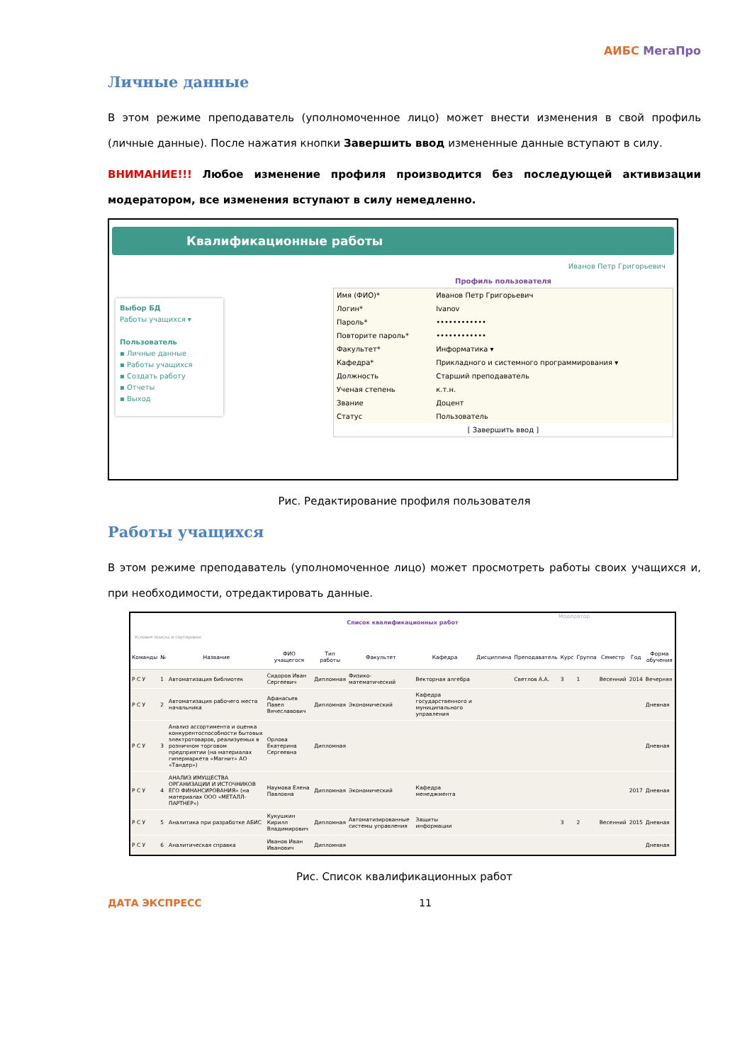АИБС МегаПро
Личные данные
В этом режиме преподаватель (уполномоченное лицо) может внести изменения в свой профиль (личные данные). После нажатия кнопки Завершить ввод измененные данные вступают в силу.
ВНИМАНИЕ!!! Любое изменение профиля производится без последующей активизации модератором, все изменения вступают в силу немедленно.
Квалификационные работы
Иванов Петр Григорьевич
Выбор БД
Работы учащихся ▾
Пользователь
▪ Личные данные
▪ Работы учащихся
▪ Создать работу
▪ Отчеты
▪ Выход
Профиль пользователя
| Имя (ФИО)* | Иванов Петр Григорьевич |
| Логин* | Ivanov |
| Пароль* | •••••••••••• |
| Повторите пароль* | •••••••••••• |
| Факультет* | Информатика ▾ |
| Кафедра* | Прикладного и системного программирования ▾ |
| Должность | Старший преподаватель |
| Ученая степень | к.т.н. |
| Звание | Доцент |
| Статус | Пользователь |
| [ Завершить ввод ] | |
Рис. Редактирование профиля пользователя
Работы учащихся
В этом режиме преподаватель (уполномоченное лицо) может просмотреть работы своих учащихся и, при необходимости, отредактировать данные.
Модератор
Список квалификационных работ
Условия поиска и сортировки
| Команды | № | Название | ФИО учащегося | Тип работы | Факультет | Кафедра | Дисциплина | Преподаватель | Курс | Группа | Семестр | Год | Форма обучения |
| --- | --- | --- | --- | --- | --- | --- | --- | --- | --- | --- | --- | --- | --- |
| Р С У | 1 | Автоматизация библиотек | Сидоров Иван Сергеевич | Дипломная | Физико-математический | Векторная алгебра | | Светлов А.А. | 3 | 1 | Весенний | 2014 | Вечерняя |
| Р С У | 2 | Автоматизация рабочего места начальника | Афанасьев Павел Вячеславович | Дипломная | Экономический | Кафедра государственного и муниципального управления | | | | | | | Дневная |
| Р С У | 3 | Анализ ассортимента и оценка конкурентоспособности бытовых электротоваров, реализуемых в розничном торговом предприятии (на материалах гипермаркета «Магнит» АО «Тандер») | Орлова Екатерина Сергеевна | Дипломная | | | | | | | | | Дневная |
| Р С У | 4 | АНАЛИЗ ИМУЩЕСТВА ОРГАНИЗАЦИИ И ИСТОЧНИКОВ ЕГО ФИНАНСИРОВАНИЯ» (на материалах ООО «МЕТАЛЛ-ПАРТНЕР») | Наумова Елена Павловна | Дипломная | Экономический | Кафедра менеджмента | | | | | | 2017 | Дневная |
| Р С У | 5 | Аналитика при разработке АБИС | Кукушкин Кирилл Владимирович | Дипломная | Автоматизированные системы управления | Защиты информации | | | 3 | 2 | Весенний | 2015 | Дневная |
| Р С У | 6 | Аналитическая справка | Иванов Иван Иванович | Дипломная | | | | | | | | | Дневная |
Рис. Список квалификационных работ
ДАТА ЭКСПРЕСС 11